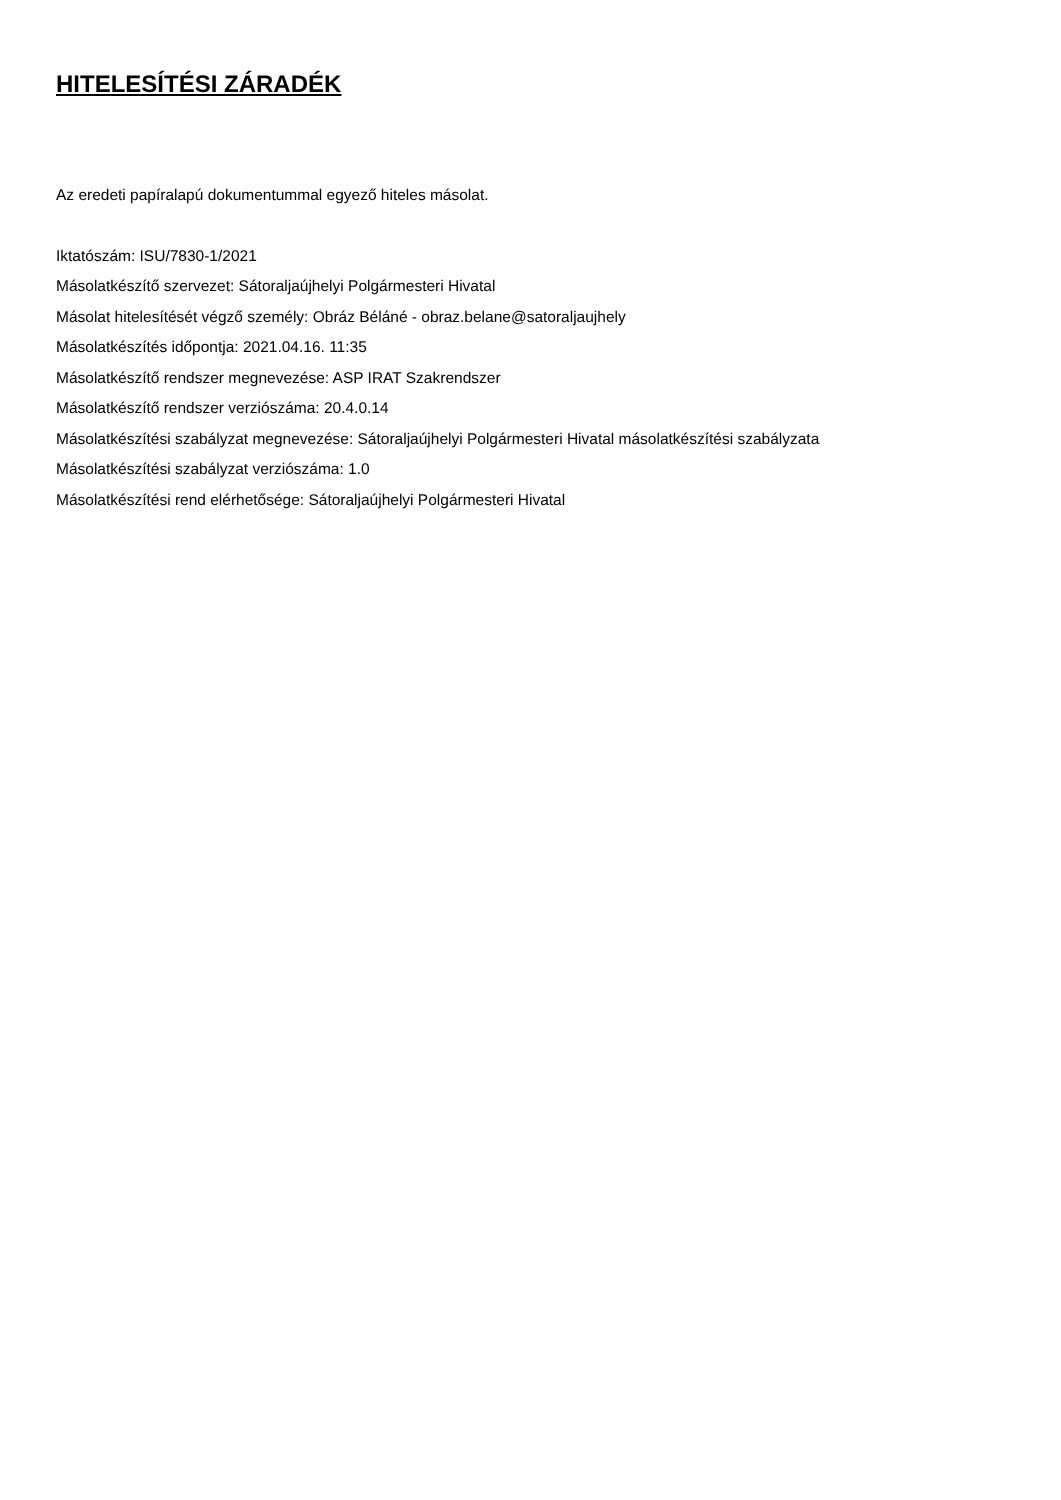HITELESÍTÉSI ZÁRADÉK
Az eredeti papíralapú dokumentummal egyező hiteles másolat.
Iktatószám: ISU/7830-1/2021
Másolatkészítő szervezet: Sátoraljaújhelyi Polgármesteri Hivatal
Másolat hitelesítését végző személy: Obráz Béláné - obraz.belane@satoraljaujhely
Másolatkészítés időpontja: 2021.04.16. 11:35
Másolatkészítő rendszer megnevezése: ASP IRAT Szakrendszer
Másolatkészítő rendszer verziószáma: 20.4.0.14
Másolatkészítési szabályzat megnevezése: Sátoraljaújhelyi Polgármesteri Hivatal másolatkészítési szabályzata
Másolatkészítési szabályzat verziószáma: 1.0
Másolatkészítési rend elérhetősége: Sátoraljaújhelyi Polgármesteri Hivatal